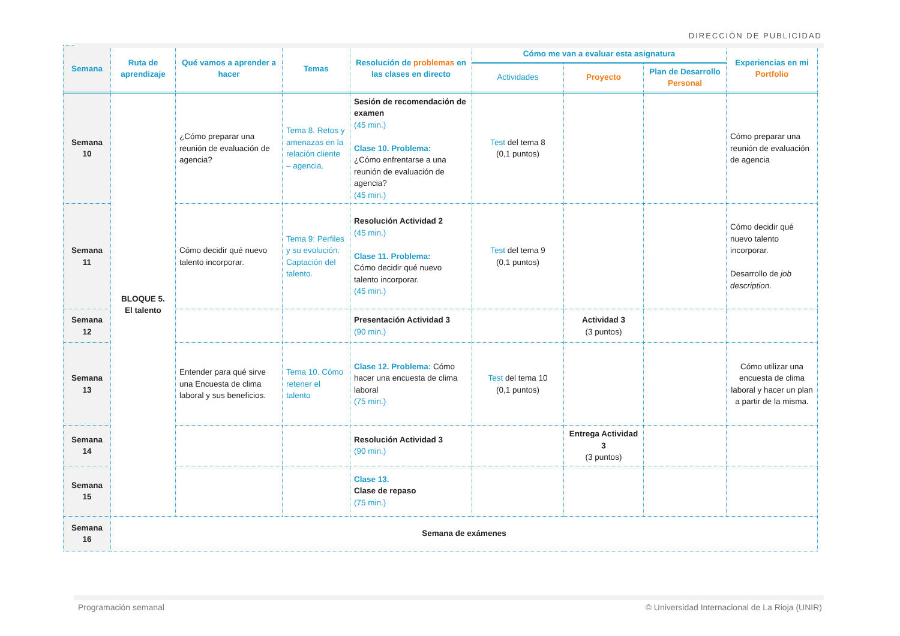DIRECCIÓN DE PUBLICIDAD
| Semana | Ruta de aprendizaje | Qué vamos a aprender a hacer | Temas | Resolución de problemas en las clases en directo | Cómo me van a evaluar esta asignatura | | | Experiencias en mi Portfolio |
| --- | --- | --- | --- | --- | --- | --- | --- | --- |
| | | | | | Actividades | Proyecto | Plan de Desarrollo Personal | |
| Semana 10 | BLOQUE 5. El talento | ¿Cómo preparar una reunión de evaluación de agencia? | Tema 8. Retos y amenazas en la relación cliente – agencia. | Sesión de recomendación de examen (45 min.) Clase 10. Problema: ¿Cómo enfrentarse a una reunión de evaluación de agencia? (45 min.) | Test del tema 8 (0,1 puntos) | | | Cómo preparar una reunión de evaluación de agencia |
| Semana 11 | | Cómo decidir qué nuevo talento incorporar. | Tema 9: Perfiles y su evolución. Captación del talento. | Resolución Actividad 2 (45 min.) Clase 11. Problema: Cómo decidir qué nuevo talento incorporar. (45 min.) | Test del tema 9 (0,1 puntos) | | | Cómo decidir qué nuevo talento incorporar. Desarrollo de job description. |
| Semana 12 | | | | Presentación Actividad 3 (90 min.) | | Actividad 3 (3 puntos) | | |
| Semana 13 | | Entender para qué sirve una Encuesta de clima laboral y sus beneficios. | Tema 10. Cómo retener el talento | Clase 12. Problema: Cómo hacer una encuesta de clima laboral (75 min.) | Test del tema 10 (0,1 puntos) | | | Cómo utilizar una encuesta de clima laboral y hacer un plan a partir de la misma. |
| Semana 14 | | | | Resolución Actividad 3 (90 min.) | | Entrega Actividad 3 (3 puntos) | | |
| Semana 15 | | | | Clase 13. Clase de repaso (75 min.) | | | | |
| Semana 16 | Semana de exámenes | | | | | | | |
Programación semanal
© Universidad Internacional de La Rioja (UNIR)